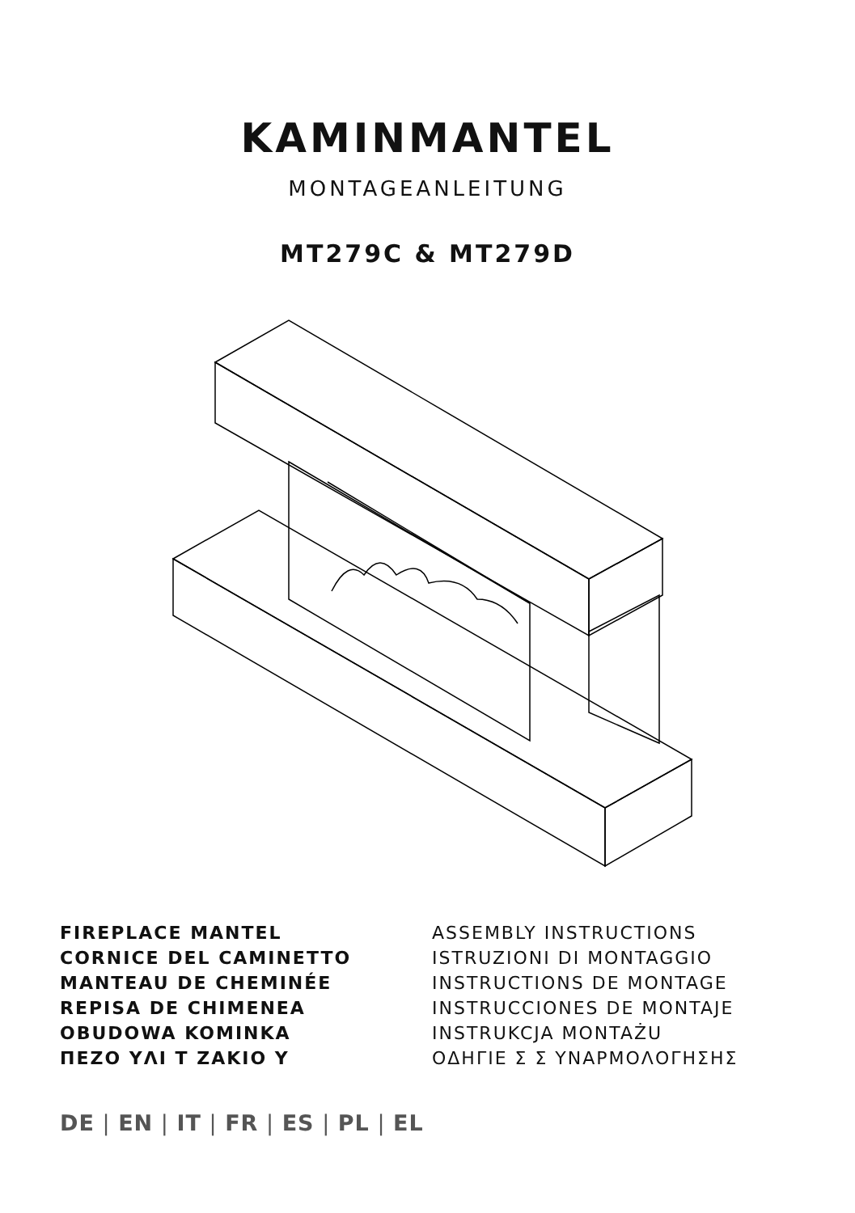KAMINMANTEL
MONTAGEANLEITUNG
MT279C & MT279D
FIREPLACE MANTEL ASSEMBLY INSTRUCTIONS CORNICE DEL CAMINETTO ISTRUZIONI DI MONTAGGIO MANTEAU DE CHEMINÉE INSTRUCTIONS DE MONTAGE REPISA DE CHIMENEA INSTRUCCIONES DE MONTAJE OBUDOWA KOMINKA INSTRUKCJA MONTAŻU ΠΕΖΟ ΥΛΙ Τ ΖΑΚΙΟ Υ ΟΔΗΓΙΕ Σ Σ ΥΝΑΡΜΟΛΟΓΗΣΗΣ
DE | EN | IT | FR | ES | PL | EL